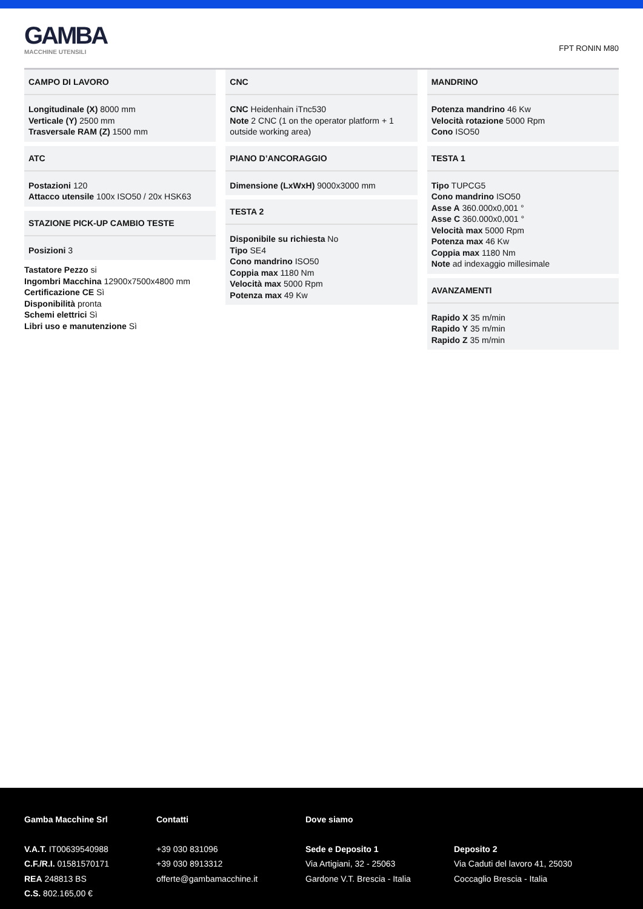GAMBA
MACCHINE UTENSILI
FPT RONIN M80
CAMPO DI LAVORO
Longitudinale (X) 8000 mm
Verticale (Y) 2500 mm
Trasversale RAM (Z) 1500 mm
ATC
Postazioni 120
Attacco utensile 100x ISO50 / 20x HSK63
STAZIONE PICK-UP CAMBIO TESTE
Posizioni 3
Tastatore Pezzo si
Ingombri Macchina 12900x7500x4800 mm
Certificazione CE Sì
Disponibilità pronta
Schemi elettrici Sì
Libri uso e manutenzione Sì
CNC
CNC Heidenhain iTnc530
Note 2 CNC (1 on the operator platform + 1 outside working area)
PIANO D’ANCORAGGIO
Dimensione (LxWxH) 9000x3000 mm
TESTA 2
Disponibile su richiesta No
Tipo SE4
Cono mandrino ISO50
Coppia max 1180 Nm
Velocità max 5000 Rpm
Potenza max 49 Kw
MANDRINO
Potenza mandrino 46 Kw
Velocità rotazione 5000 Rpm
Cono ISO50
TESTA 1
Tipo TUPCG5
Cono mandrino ISO50
Asse A 360.000x0,001 °
Asse C 360.000x0,001 °
Velocità max 5000 Rpm
Potenza max 46 Kw
Coppia max 1180 Nm
Note ad indexaggio millesimale
AVANZAMENTI
Rapido X 35 m/min
Rapido Y 35 m/min
Rapido Z 35 m/min
Gamba Macchine Srl
V.A.T. IT00639540988
C.F./R.I. 01581570171
REA 248813 BS
C.S. 802.165,00 €
Contatti
+39 030 831096
+39 030 8913312
offerte@gambamacchine.it
Dove siamo
Sede e Deposito 1
Via Artigiani, 32 - 25063
Gardone V.T. Brescia - Italia
Deposito 2
Via Caduti del lavoro 41, 25030
Coccaglio Brescia - Italia